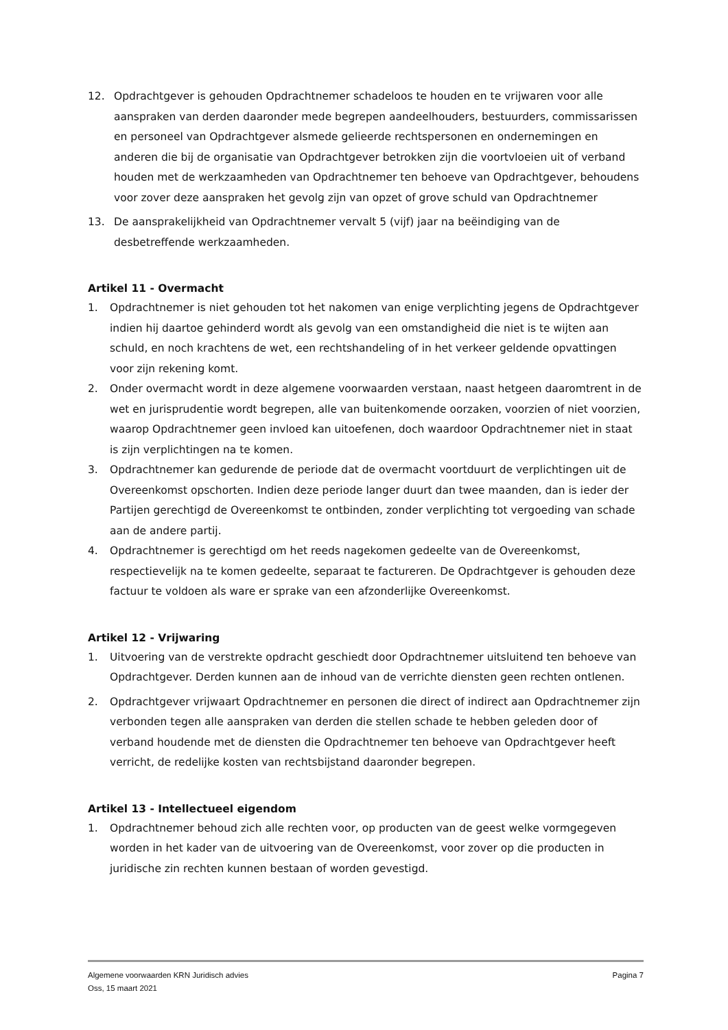12. Opdrachtgever is gehouden Opdrachtnemer schadeloos te houden en te vrijwaren voor alle aanspraken van derden daaronder mede begrepen aandeelhouders, bestuurders, commissarissen en personeel van Opdrachtgever alsmede gelieerde rechtspersonen en ondernemingen en anderen die bij de organisatie van Opdrachtgever betrokken zijn die voortvloeien uit of verband houden met de werkzaamheden van Opdrachtnemer ten behoeve van Opdrachtgever, behoudens voor zover deze aanspraken het gevolg zijn van opzet of grove schuld van Opdrachtnemer
13. De aansprakelijkheid van Opdrachtnemer vervalt 5 (vijf) jaar na beëindiging van de desbetreffende werkzaamheden.
Artikel 11 - Overmacht
1. Opdrachtnemer is niet gehouden tot het nakomen van enige verplichting jegens de Opdrachtgever indien hij daartoe gehinderd wordt als gevolg van een omstandigheid die niet is te wijten aan schuld, en noch krachtens de wet, een rechtshandeling of in het verkeer geldende opvattingen voor zijn rekening komt.
2. Onder overmacht wordt in deze algemene voorwaarden verstaan, naast hetgeen daaromtrent in de wet en jurisprudentie wordt begrepen, alle van buitenkomende oorzaken, voorzien of niet voorzien, waarop Opdrachtnemer geen invloed kan uitoefenen, doch waardoor Opdrachtnemer niet in staat is zijn verplichtingen na te komen.
3. Opdrachtnemer kan gedurende de periode dat de overmacht voortduurt de verplichtingen uit de Overeenkomst opschorten. Indien deze periode langer duurt dan twee maanden, dan is ieder der Partijen gerechtigd de Overeenkomst te ontbinden, zonder verplichting tot vergoeding van schade aan de andere partij.
4. Opdrachtnemer is gerechtigd om het reeds nagekomen gedeelte van de Overeenkomst, respectievelijk na te komen gedeelte, separaat te factureren. De Opdrachtgever is gehouden deze factuur te voldoen als ware er sprake van een afzonderlijke Overeenkomst.
Artikel 12 - Vrijwaring
1. Uitvoering van de verstrekte opdracht geschiedt door Opdrachtnemer uitsluitend ten behoeve van Opdrachtgever. Derden kunnen aan de inhoud van de verrichte diensten geen rechten ontlenen.
2. Opdrachtgever vrijwaart Opdrachtnemer en personen die direct of indirect aan Opdrachtnemer zijn verbonden tegen alle aanspraken van derden die stellen schade te hebben geleden door of verband houdende met de diensten die Opdrachtnemer ten behoeve van Opdrachtgever heeft verricht, de redelijke kosten van rechtsbijstand daaronder begrepen.
Artikel 13 - Intellectueel eigendom
1. Opdrachtnemer behoud zich alle rechten voor, op producten van de geest welke vormgegeven worden in het kader van de uitvoering van de Overeenkomst, voor zover op die producten in juridische zin rechten kunnen bestaan of worden gevestigd.
Algemene voorwaarden KRN Juridisch advies
Oss, 15 maart 2021
Pagina 7